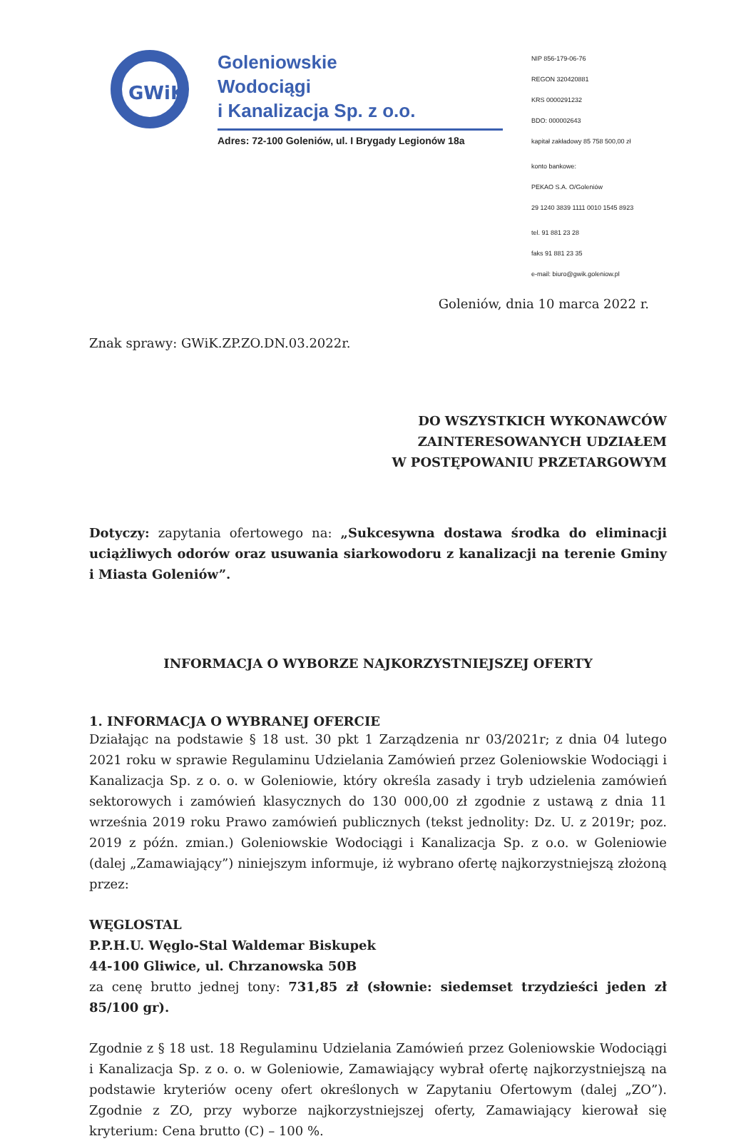GWiK
Goleniowskie
Wodociągi
i Kanalizacja Sp. z o.o.
Adres: 72-100 Goleniów, ul. I Brygady Legionów 18a
NIP 856-179-06-76
REGON 320420881
KRS 0000291232
BDO: 000002643
kapitał zakładowy 85 758 500,00 zł
konto bankowe:
PEKAO S.A. O/Goleniów
29 1240 3839 1111 0010 1545 8923
tel. 91 881 23 28
faks 91 881 23 35
e-mail: biuro@gwik.goleniow.pl
Goleniów, dnia 10 marca 2022 r.
Znak sprawy: GWiK.ZP.ZO.DN.03.2022r.
DO WSZYSTKICH WYKONAWCÓW
ZAINTERESOWANYCH UDZIAŁEM
W POSTĘPOWANIU PRZETARGOWYM
Dotyczy: zapytania ofertowego na: „Sukcesywna dostawa środka do eliminacji uciążliwych odorów oraz usuwania siarkowodoru z kanalizacji na terenie Gminy i Miasta Goleniów”.
INFORMACJA O WYBORZE NAJKORZYSTNIEJSZEJ OFERTY
1. INFORMACJA O WYBRANEJ OFERCIE
Działając na podstawie § 18 ust. 30 pkt 1 Zarządzenia nr 03/2021r; z dnia 04 lutego 2021 roku w sprawie Regulaminu Udzielania Zamówień przez Goleniowskie Wodociągi i Kanalizacja Sp. z o. o. w Goleniowie, który określa zasady i tryb udzielenia zamówień sektorowych i zamówień klasycznych do 130 000,00 zł zgodnie z ustawą z dnia 11 września 2019 roku Prawo zamówień publicznych (tekst jednolity: Dz. U. z 2019r; poz. 2019 z późn. zmian.) Goleniowskie Wodociągi i Kanalizacja Sp. z o.o. w Goleniowie (dalej „Zamawiający”) niniejszym informuje, iż wybrano ofertę najkorzystniejszą złożoną przez:
WĘGLOSTAL
P.P.H.U. Węglo-Stal Waldemar Biskupek
44-100 Gliwice, ul. Chrzanowska 50B
za cenę brutto jednej tony: 731,85 zł (słownie: siedemset trzydzieści jeden zł 85/100 gr).
Zgodnie z § 18 ust. 18 Regulaminu Udzielania Zamówień przez Goleniowskie Wodociągi i Kanalizacja Sp. z o. o. w Goleniowie, Zamawiający wybrał ofertę najkorzystniejszą na podstawie kryteriów oceny ofert określonych w Zapytaniu Ofertowym (dalej „ZO”). Zgodnie z ZO, przy wyborze najkorzystniejszej oferty, Zamawiający kierował się kryterium: Cena brutto (C) – 100 %.